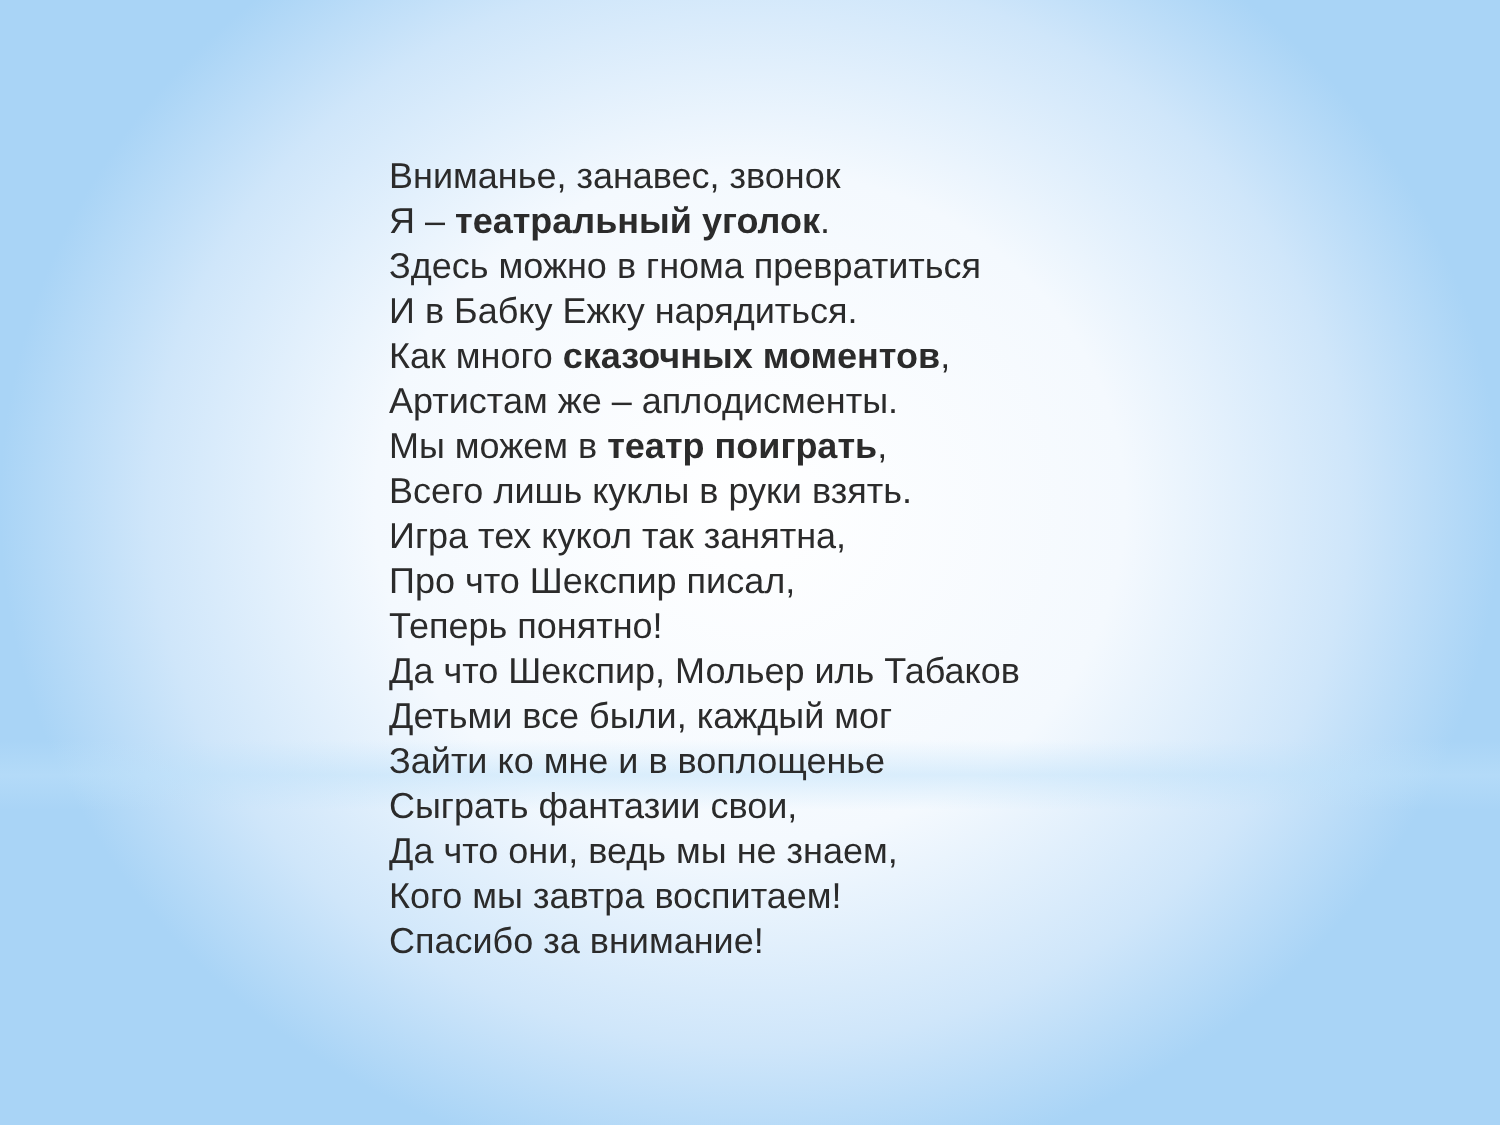Вниманье, занавес, звонок
Я – театральный уголок.
Здесь можно в гнома превратиться
И в Бабку Ежку нарядиться.
Как много сказочных моментов,
Артистам же – аплодисменты.
Мы можем в театр поиграть,
Всего лишь куклы в руки взять.
Игра тех кукол так занятна,
Про что Шекспир писал,
Теперь понятно!
Да что Шекспир, Мольер иль Табаков
Детьми все были, каждый мог
Зайти ко мне и в воплощенье
Сыграть фантазии свои,
Да что они, ведь мы не знаем,
Кого мы завтра воспитаем!
Спасибо за внимание!